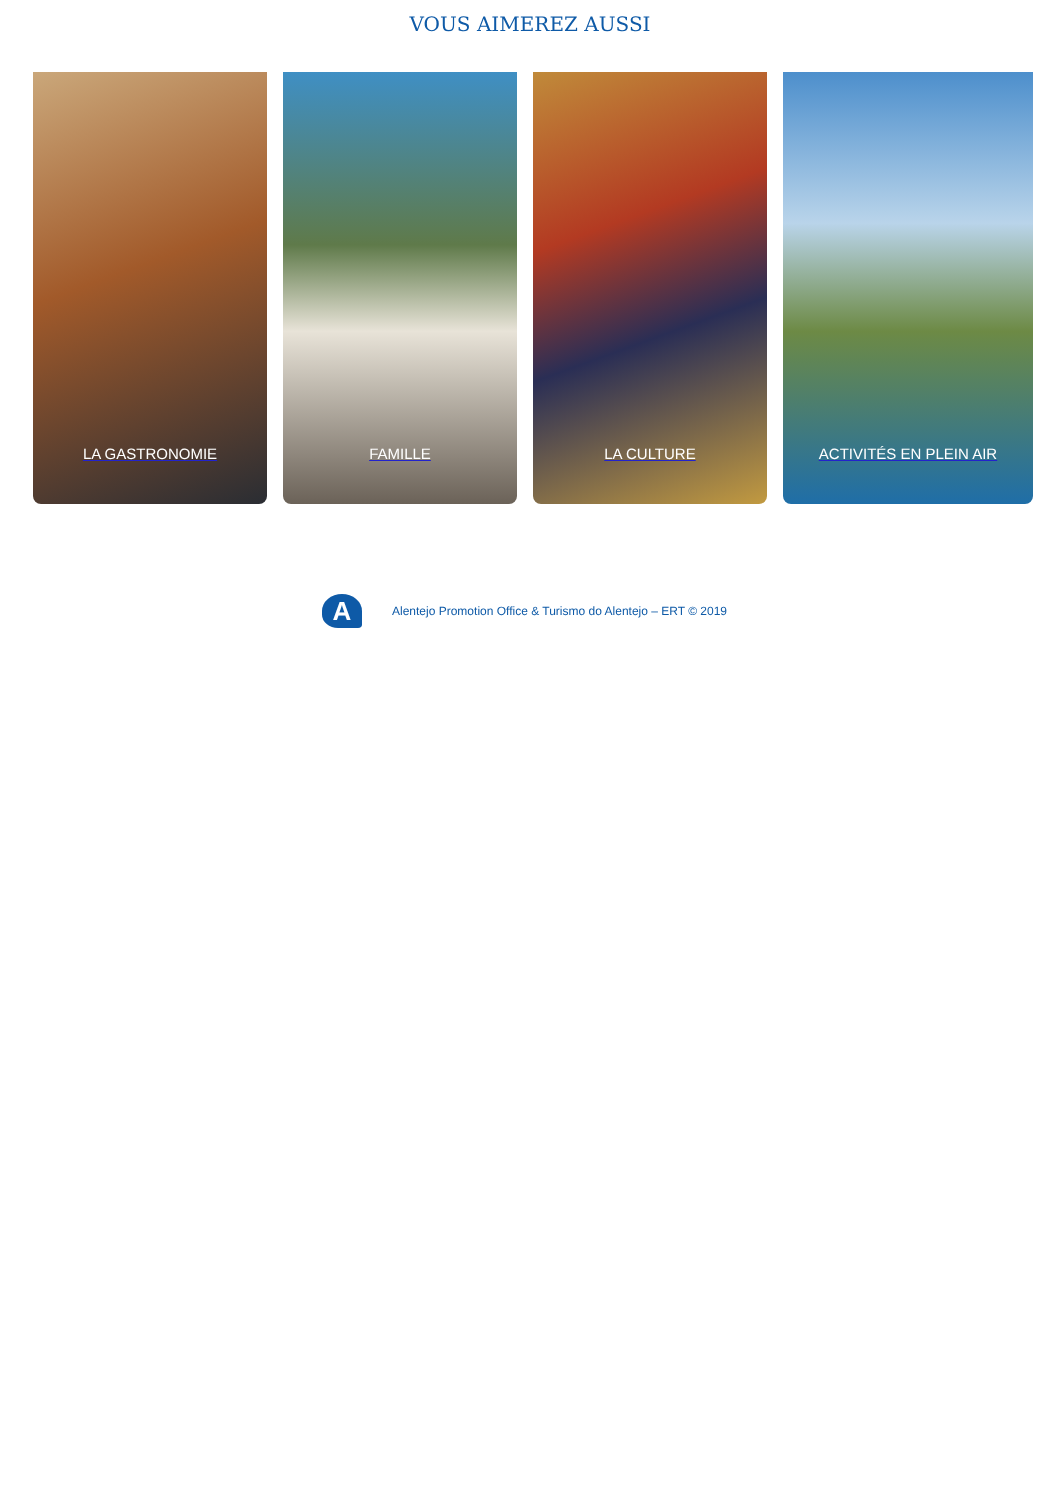VOUS AIMEREZ AUSSI
LA GASTRONOMIE FAMILLE LA CULTURE ACTIVITÉS EN PLEIN AIR
A
Alentejo Promotion Office & Turismo do Alentejo – ERT © 2019